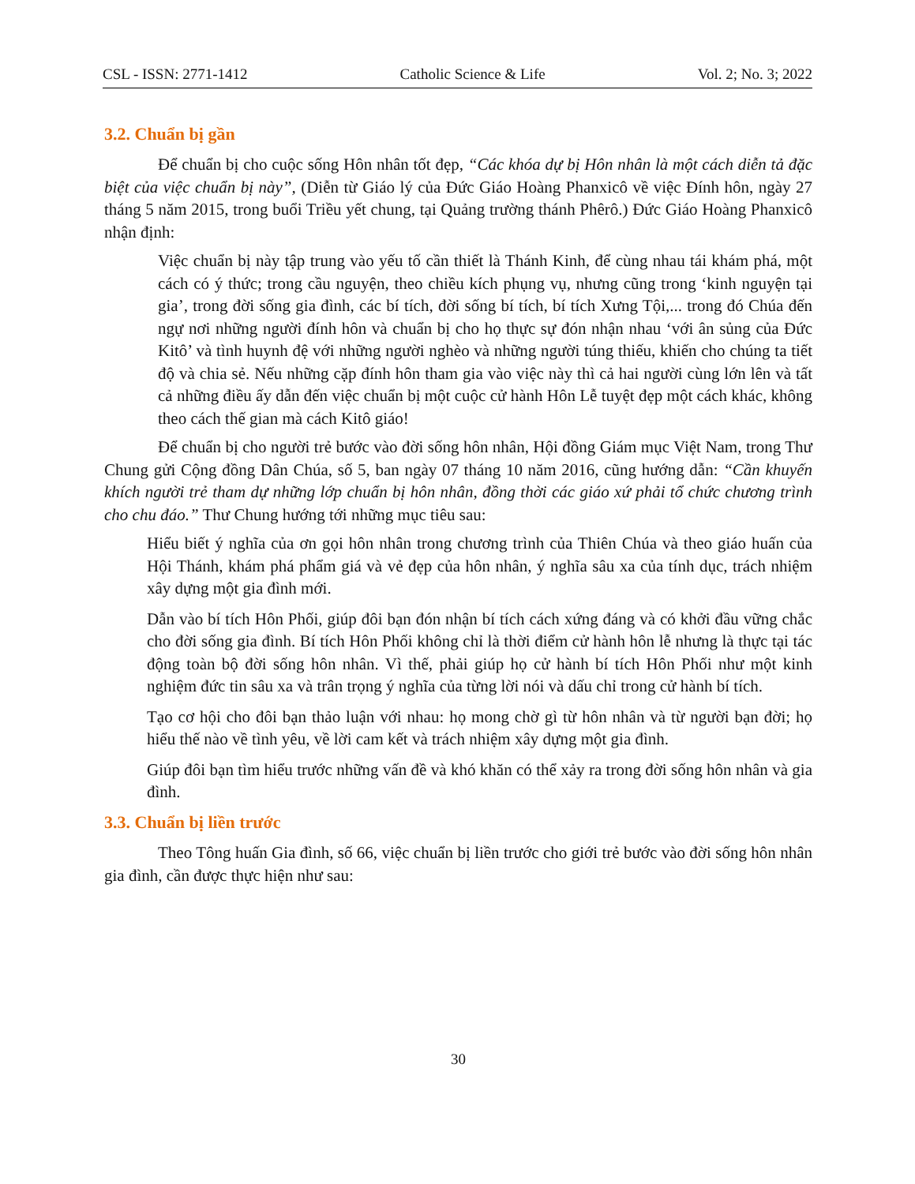CSL - ISSN: 2771-1412 Catholic Science & Life Vol. 2; No. 3; 2022
3.2. Chuẩn bị gần
Để chuẩn bị cho cuộc sống Hôn nhân tốt đẹp, “Các khóa dự bị Hôn nhân là một cách diễn tả đặc biệt của việc chuẩn bị này”, (Diễn từ Giáo lý của Đức Giáo Hoàng Phanxicô về việc Đính hôn, ngày 27 tháng 5 năm 2015, trong buổi Triều yết chung, tại Quảng trường thánh Phêrô.) Đức Giáo Hoàng Phanxicô nhận định:
Việc chuẩn bị này tập trung vào yếu tố cần thiết là Thánh Kinh, để cùng nhau tái khám phá, một cách có ý thức; trong cầu nguyện, theo chiều kích phụng vụ, nhưng cũng trong ‘kinh nguyện tại gia’, trong đời sống gia đình, các bí tích, đời sống bí tích, bí tích Xưng Tội,... trong đó Chúa đến ngự nơi những người đính hôn và chuẩn bị cho họ thực sự đón nhận nhau ‘với ân sủng của Đức Kitô’ và tình huynh đệ với những người nghèo và những người túng thiếu, khiến cho chúng ta tiết độ và chia sẻ. Nếu những cặp đính hôn tham gia vào việc này thì cả hai người cùng lớn lên và tất cả những điều ấy dẫn đến việc chuẩn bị một cuộc cử hành Hôn Lễ tuyệt đẹp một cách khác, không theo cách thế gian mà cách Kitô giáo!
Để chuẩn bị cho người trẻ bước vào đời sống hôn nhân, Hội đồng Giám mục Việt Nam, trong Thư Chung gửi Cộng đồng Dân Chúa, số 5, ban ngày 07 tháng 10 năm 2016, cũng hướng dẫn: “Cần khuyến khích người trẻ tham dự những lớp chuẩn bị hôn nhân, đồng thời các giáo xứ phải tổ chức chương trình cho chu đáo.” Thư Chung hướng tới những mục tiêu sau:
Hiểu biết ý nghĩa của ơn gọi hôn nhân trong chương trình của Thiên Chúa và theo giáo huấn của Hội Thánh, khám phá phẩm giá và vẻ đẹp của hôn nhân, ý nghĩa sâu xa của tính dục, trách nhiệm xây dựng một gia đình mới.
Dẫn vào bí tích Hôn Phối, giúp đôi bạn đón nhận bí tích cách xứng đáng và có khởi đầu vững chắc cho đời sống gia đình. Bí tích Hôn Phối không chỉ là thời điểm cử hành hôn lễ nhưng là thực tại tác động toàn bộ đời sống hôn nhân. Vì thế, phải giúp họ cử hành bí tích Hôn Phối như một kinh nghiệm đức tin sâu xa và trân trọng ý nghĩa của từng lời nói và dấu chỉ trong cử hành bí tích.
Tạo cơ hội cho đôi bạn thảo luận với nhau: họ mong chờ gì từ hôn nhân và từ người bạn đời; họ hiểu thế nào về tình yêu, về lời cam kết và trách nhiệm xây dựng một gia đình.
Giúp đôi bạn tìm hiểu trước những vấn đề và khó khăn có thể xảy ra trong đời sống hôn nhân và gia đình.
3.3. Chuẩn bị liền trước
Theo Tông huấn Gia đình, số 66, việc chuẩn bị liền trước cho giới trẻ bước vào đời sống hôn nhân gia đình, cần được thực hiện như sau:
30